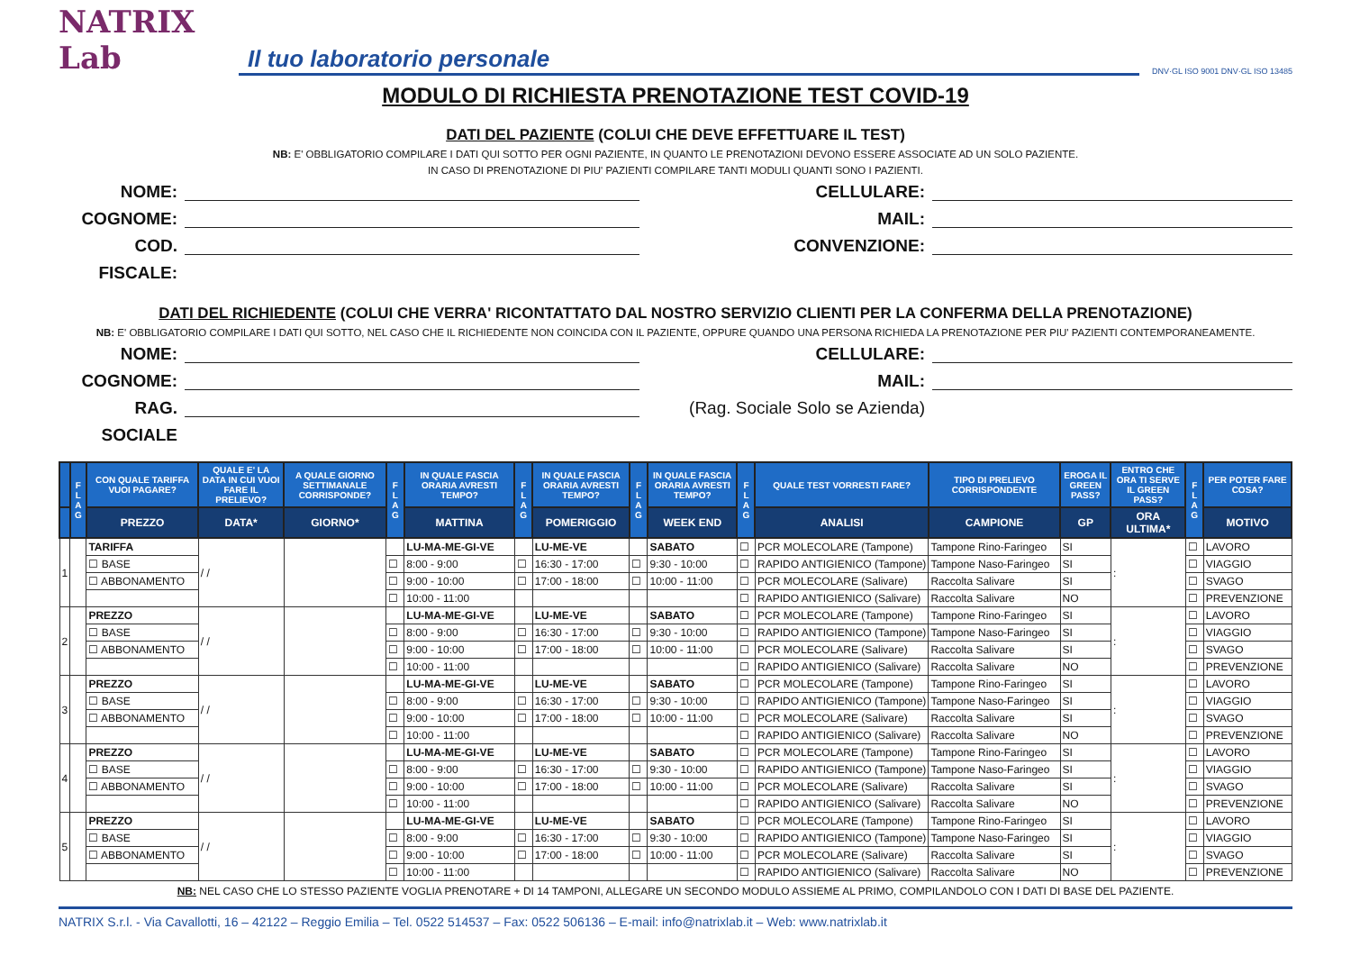NATRIX Lab
Il tuo laboratorio personale
DNV·GL ISO 9001 DNV·GL ISO 13485
MODULO DI RICHIESTA PRENOTAZIONE TEST COVID-19
DATI DEL PAZIENTE (COLUI CHE DEVE EFFETTUARE IL TEST)
NB: E' OBBLIGATORIO COMPILARE I DATI QUI SOTTO PER OGNI PAZIENTE, IN QUANTO LE PRENOTAZIONI DEVONO ESSERE ASSOCIATE AD UN SOLO PAZIENTE.
IN CASO DI PRENOTAZIONE DI PIU' PAZIENTI COMPILARE TANTI MODULI QUANTI SONO I PAZIENTI.
NOME:
CELLULARE:
COGNOME:
MAIL:
COD. FISCALE:
CONVENZIONE:
DATI DEL RICHIEDENTE (COLUI CHE VERRA' RICONTATTATO DAL NOSTRO SERVIZIO CLIENTI PER LA CONFERMA DELLA PRENOTAZIONE)
NB: E' OBBLIGATORIO COMPILARE I DATI QUI SOTTO, NEL CASO CHE IL RICHIEDENTE NON COINCIDA CON IL PAZIENTE, OPPURE QUANDO UNA PERSONA RICHIEDA LA PRENOTAZIONE PER PIU' PAZIENTI CONTEMPORANEAMENTE.
NOME:
CELLULARE:
COGNOME:
MAIL:
RAG. SOCIALE
(Rag. Sociale Solo se Azienda)
| | F L A G | CON QUALE TARIFFA VUOI PAGARE? | QUALE E' LA DATA IN CUI VUOI FARE IL PRELIEVO? | A QUALE GIORNO SETTIMANALE CORRISPONDE? | F L A G | IN QUALE FASCIA ORARIA AVRESTI TEMPO? | F L A G | IN QUALE FASCIA ORARIA AVRESTI TEMPO? | F L A G | IN QUALE FASCIA ORARIA AVRESTI TEMPO? | F L A G | QUALE TEST VORRESTI FARE? | TIPO DI PRELIEVO CORRISPONDENTE | EROGA IL GREEN PASS? | ENTRO CHE ORA TI SERVE IL GREEN PASS? | F L A G | PER POTER FARE COSA? |
| --- | --- | --- | --- | --- | --- | --- | --- | --- | --- | --- | --- | --- | --- | --- | --- | --- | --- |
| | | PREZZO | DATA* | GIORNO* | | MATTINA | | POMERIGGIO | | WEEK END | | ANALISI | CAMPIONE | GP | ORA ULTIMA* | | MOTIVO |
| 1 | | TARIFFA | / / | | | LU-MA-ME-GI-VE | | LU-ME-VE | | SABATO | ☐ | PCR MOLECOLARE (Tampone) | Tampone Rino-Faringeo | SI | : | ☐ | LAVORO |
| | | ☐ BASE | | | ☐ | 8:00 - 9:00 | ☐ | 16:30 - 17:00 | ☐ | 9:30 - 10:00 | ☐ | RAPIDO ANTIGIENICO (Tampone) | Tampone Naso-Faringeo | SI | | ☐ | VIAGGIO |
| | | ☐ ABBONAMENTO | | | ☐ | 9:00 - 10:00 | ☐ | 17:00 - 18:00 | ☐ | 10:00 - 11:00 | ☐ | PCR MOLECOLARE (Salivare) | Raccolta Salivare | SI | | ☐ | SVAGO |
| | | | | | ☐ | 10:00 - 11:00 | | | | | ☐ | RAPIDO ANTIGIENICO (Salivare) | Raccolta Salivare | NO | | ☐ | PREVENZIONE |
| 2 | | PREZZO | / / | | | LU-MA-ME-GI-VE | | LU-ME-VE | | SABATO | ☐ | PCR MOLECOLARE (Tampone) | Tampone Rino-Faringeo | SI | : | ☐ | LAVORO |
| | | ☐ BASE | | | ☐ | 8:00 - 9:00 | ☐ | 16:30 - 17:00 | ☐ | 9:30 - 10:00 | ☐ | RAPIDO ANTIGIENICO (Tampone) | Tampone Naso-Faringeo | SI | | ☐ | VIAGGIO |
| | | ☐ ABBONAMENTO | | | ☐ | 9:00 - 10:00 | ☐ | 17:00 - 18:00 | ☐ | 10:00 - 11:00 | ☐ | PCR MOLECOLARE (Salivare) | Raccolta Salivare | SI | | ☐ | SVAGO |
| | | | | | ☐ | 10:00 - 11:00 | | | | | ☐ | RAPIDO ANTIGIENICO (Salivare) | Raccolta Salivare | NO | | ☐ | PREVENZIONE |
| 3 | | PREZZO | / / | | | LU-MA-ME-GI-VE | | LU-ME-VE | | SABATO | ☐ | PCR MOLECOLARE (Tampone) | Tampone Rino-Faringeo | SI | : | ☐ | LAVORO |
| | | ☐ BASE | | | ☐ | 8:00 - 9:00 | ☐ | 16:30 - 17:00 | ☐ | 9:30 - 10:00 | ☐ | RAPIDO ANTIGIENICO (Tampone) | Tampone Naso-Faringeo | SI | | ☐ | VIAGGIO |
| | | ☐ ABBONAMENTO | | | ☐ | 9:00 - 10:00 | ☐ | 17:00 - 18:00 | ☐ | 10:00 - 11:00 | ☐ | PCR MOLECOLARE (Salivare) | Raccolta Salivare | SI | | ☐ | SVAGO |
| | | | | | ☐ | 10:00 - 11:00 | | | | | ☐ | RAPIDO ANTIGIENICO (Salivare) | Raccolta Salivare | NO | | ☐ | PREVENZIONE |
| 4 | | PREZZO | / / | | | LU-MA-ME-GI-VE | | LU-ME-VE | | SABATO | ☐ | PCR MOLECOLARE (Tampone) | Tampone Rino-Faringeo | SI | : | ☐ | LAVORO |
| | | ☐ BASE | | | ☐ | 8:00 - 9:00 | ☐ | 16:30 - 17:00 | ☐ | 9:30 - 10:00 | ☐ | RAPIDO ANTIGIENICO (Tampone) | Tampone Naso-Faringeo | SI | | ☐ | VIAGGIO |
| | | ☐ ABBONAMENTO | | | ☐ | 9:00 - 10:00 | ☐ | 17:00 - 18:00 | ☐ | 10:00 - 11:00 | ☐ | PCR MOLECOLARE (Salivare) | Raccolta Salivare | SI | | ☐ | SVAGO |
| | | | | | ☐ | 10:00 - 11:00 | | | | | ☐ | RAPIDO ANTIGIENICO (Salivare) | Raccolta Salivare | NO | | ☐ | PREVENZIONE |
| 5 | | PREZZO | / / | | | LU-MA-ME-GI-VE | | LU-ME-VE | | SABATO | ☐ | PCR MOLECOLARE (Tampone) | Tampone Rino-Faringeo | SI | : | ☐ | LAVORO |
| | | ☐ BASE | | | ☐ | 8:00 - 9:00 | ☐ | 16:30 - 17:00 | ☐ | 9:30 - 10:00 | ☐ | RAPIDO ANTIGIENICO (Tampone) | Tampone Naso-Faringeo | SI | | ☐ | VIAGGIO |
| | | ☐ ABBONAMENTO | | | ☐ | 9:00 - 10:00 | ☐ | 17:00 - 18:00 | ☐ | 10:00 - 11:00 | ☐ | PCR MOLECOLARE (Salivare) | Raccolta Salivare | SI | | ☐ | SVAGO |
| | | | | | ☐ | 10:00 - 11:00 | | | | | ☐ | RAPIDO ANTIGIENICO (Salivare) | Raccolta Salivare | NO | | ☐ | PREVENZIONE |
NB: NEL CASO CHE LO STESSO PAZIENTE VOGLIA PRENOTARE + DI 14 TAMPONI, ALLEGARE UN SECONDO MODULO ASSIEME AL PRIMO, COMPILANDOLO CON I DATI DI BASE DEL PAZIENTE.
NATRIX S.r.l. - Via Cavallotti, 16 – 42122 – Reggio Emilia – Tel. 0522 514537 – Fax: 0522 506136 – E-mail: info@natrixlab.it – Web: www.natrixlab.it